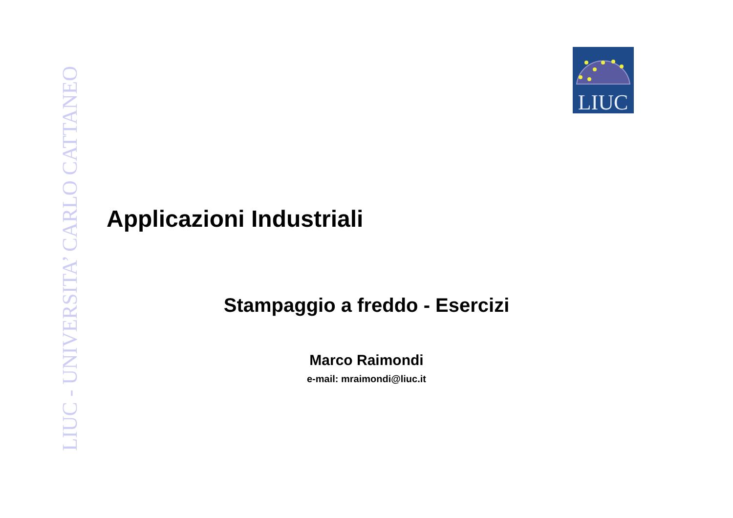LIUC - UNIVERSITA’ CARLO CATTANEO
LIUC
Applicazioni Industriali
Stampaggio a freddo - Esercizi
Marco Raimondi
e-mail: mraimondi@liuc.it